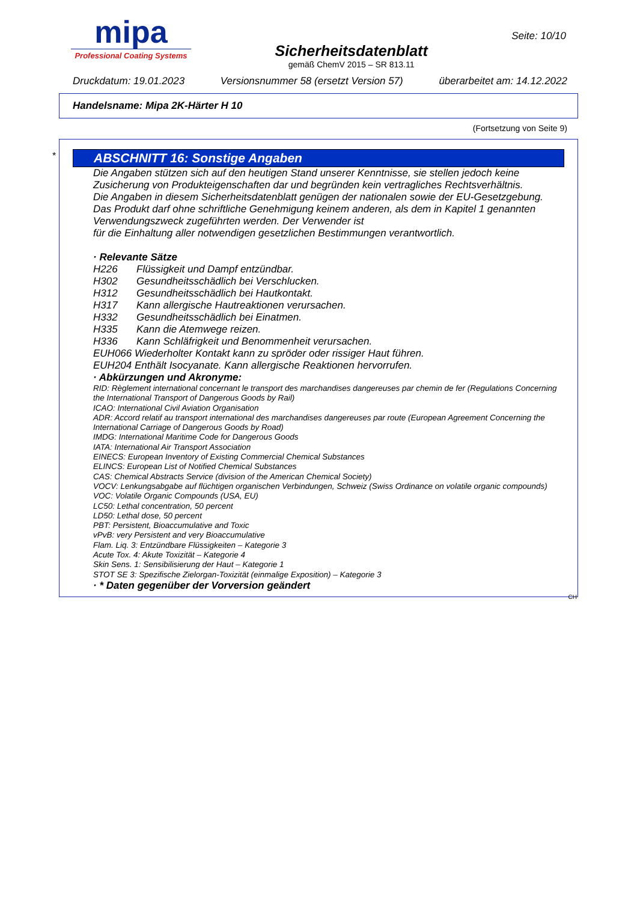mipa
Professional Coating Systems
Sicherheitsdatenblatt
gemäß ChemV 2015 – SR 813.11
Seite: 10/10
Druckdatum: 19.01.2023 Versionsnummer 58 (ersetzt Version 57) überarbeitet am: 14.12.2022
Handelsname: Mipa 2K-Härter H 10
(Fortsetzung von Seite 9)
*
ABSCHNITT 16: Sonstige Angaben
Die Angaben stützen sich auf den heutigen Stand unserer Kenntnisse, sie stellen jedoch keine Zusicherung von Produkteigenschaften dar und begründen kein vertragliches Rechtsverhältnis.
Die Angaben in diesem Sicherheitsdatenblatt genügen der nationalen sowie der EU-Gesetzgebung.
Das Produkt darf ohne schriftliche Genehmigung keinem anderen, als dem in Kapitel 1 genannten Verwendungszweck zugeführten werden. Der Verwender ist
für die Einhaltung aller notwendigen gesetzlichen Bestimmungen verantwortlich.
· Relevante Sätze
| H226 | Flüssigkeit und Dampf entzündbar. |
| H302 | Gesundheitsschädlich bei Verschlucken. |
| H312 | Gesundheitsschädlich bei Hautkontakt. |
| H317 | Kann allergische Hautreaktionen verursachen. |
| H332 | Gesundheitsschädlich bei Einatmen. |
| H335 | Kann die Atemwege reizen. |
| H336 | Kann Schläfrigkeit und Benommenheit verursachen. |
EUH066 Wiederholter Kontakt kann zu spröder oder rissiger Haut führen.
EUH204 Enthält Isocyanate. Kann allergische Reaktionen hervorrufen.
· Abkürzungen und Akronyme:
RID: Règlement international concernant le transport des marchandises dangereuses par chemin de fer (Regulations Concerning the International Transport of Dangerous Goods by Rail)
ICAO: International Civil Aviation Organisation
ADR: Accord relatif au transport international des marchandises dangereuses par route (European Agreement Concerning the International Carriage of Dangerous Goods by Road)
IMDG: International Maritime Code for Dangerous Goods
IATA: International Air Transport Association
EINECS: European Inventory of Existing Commercial Chemical Substances
ELINCS: European List of Notified Chemical Substances
CAS: Chemical Abstracts Service (division of the American Chemical Society)
VOCV: Lenkungsabgabe auf flüchtigen organischen Verbindungen, Schweiz (Swiss Ordinance on volatile organic compounds)
VOC: Volatile Organic Compounds (USA, EU)
LC50: Lethal concentration, 50 percent
LD50: Lethal dose, 50 percent
PBT: Persistent, Bioaccumulative and Toxic
vPvB: very Persistent and very Bioaccumulative
Flam. Liq. 3: Entzündbare Flüssigkeiten – Kategorie 3
Acute Tox. 4: Akute Toxizität – Kategorie 4
Skin Sens. 1: Sensibilisierung der Haut – Kategorie 1
STOT SE 3: Spezifische Zielorgan-Toxizität (einmalige Exposition) – Kategorie 3
· * Daten gegenüber der Vorversion geändert
CH